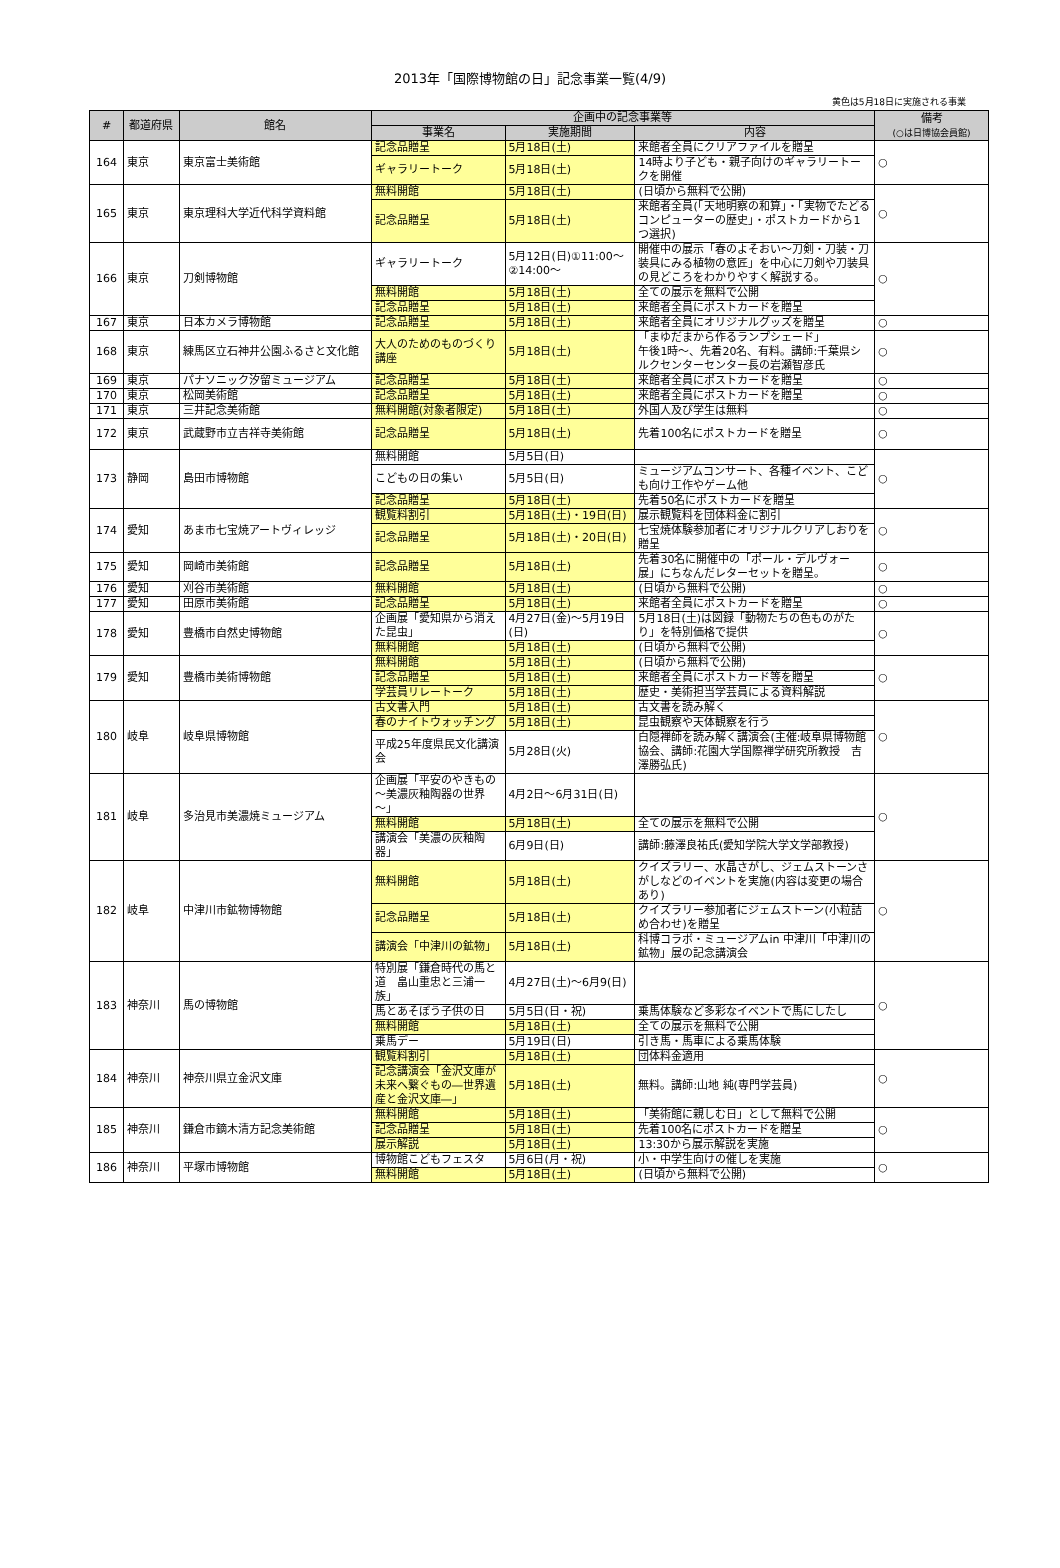2013年「国際博物館の日」記念事業一覧(4/9)
黄色は5月18日に実施される事業
| # | 都道府県 | 館名 | 企画中の記念事業等 | | | 備考 (○は日博協会員館) |
| --- | --- | --- | --- | --- | --- | --- |
| | | | 事業名 | 実施期間 | 内容 | |
| 164 | 東京 | 東京富士美術館 | 記念品贈呈 | 5月18日(土) | 来館者全員にクリアファイルを贈呈 | ○ |
| | | | ギャラリートーク | 5月18日(土) | 14時より子ども・親子向けのギャラリートークを開催 | |
| 165 | 東京 | 東京理科大学近代科学資料館 | 無料開館 | 5月18日(土) | (日頃から無料で公開) | ○ |
| | | | 記念品贈呈 | 5月18日(土) | 来館者全員(「天地明察の和算」・「実物でたどるコンピューターの歴史」・ポストカードから1つ選択) | |
| 166 | 東京 | 刀剣博物館 | ギャラリートーク | 5月12日(日)①11:00～②14:00～ | 開催中の展示「春のよそおい～刀剣・刀装・刀装具にみる植物の意匠」を中心に刀剣や刀装具の見どころをわかりやすく解説する。 | ○ |
| | | | 無料開館 | 5月18日(土) | 全ての展示を無料で公開 | |
| | | | 記念品贈呈 | 5月18日(土) | 来館者全員にポストカードを贈呈 | |
| 167 | 東京 | 日本カメラ博物館 | 記念品贈呈 | 5月18日(土) | 来館者全員にオリジナルグッズを贈呈 | ○ |
| 168 | 東京 | 練馬区立石神井公園ふるさと文化館 | 大人のためのものづくり講座 | 5月18日(土) | 「まゆだまから作るランプシェード」 午後1時～、先着20名、有料。講師:千葉県シルクセンターセンター長の岩瀬智彦氏 | ○ |
| 169 | 東京 | パナソニック汐留ミュージアム | 記念品贈呈 | 5月18日(土) | 来館者全員にポストカードを贈呈 | ○ |
| 170 | 東京 | 松岡美術館 | 記念品贈呈 | 5月18日(土) | 来館者全員にポストカードを贈呈 | ○ |
| 171 | 東京 | 三井記念美術館 | 無料開館(対象者限定) | 5月18日(土) | 外国人及び学生は無料 | ○ |
| 172 | 東京 | 武蔵野市立吉祥寺美術館 | 記念品贈呈 | 5月18日(土) | 先着100名にポストカードを贈呈 | ○ |
| 173 | 静岡 | 島田市博物館 | 無料開館 | 5月5日(日) | | ○ |
| | | | こどもの日の集い | 5月5日(日) | ミュージアムコンサート、各種イベント、こども向け工作やゲーム他 | |
| | | | 記念品贈呈 | 5月18日(土) | 先着50名にポストカードを贈呈 | |
| 174 | 愛知 | あま市七宝焼アートヴィレッジ | 観覧料割引 | 5月18日(土)・19日(日) | 展示観覧料を団体料金に割引 | ○ |
| | | | 記念品贈呈 | 5月18日(土)・20日(日) | 七宝焼体験参加者にオリジナルクリアしおりを贈呈 | |
| 175 | 愛知 | 岡崎市美術館 | 記念品贈呈 | 5月18日(土) | 先着30名に開催中の「ポール・デルヴォー展」にちなんだレターセットを贈呈。 | ○ |
| 176 | 愛知 | 刈谷市美術館 | 無料開館 | 5月18日(土) | (日頃から無料で公開) | ○ |
| 177 | 愛知 | 田原市美術館 | 記念品贈呈 | 5月18日(土) | 来館者全員にポストカードを贈呈 | ○ |
| 178 | 愛知 | 豊橋市自然史博物館 | 企画展「愛知県から消えた昆虫」 | 4月27日(金)～5月19日(日) | 5月18日(土)は図録「動物たちの色ものがたり」を特別価格で提供 | ○ |
| | | | 無料開館 | 5月18日(土) | (日頃から無料で公開) | |
| 179 | 愛知 | 豊橋市美術博物館 | 無料開館 | 5月18日(土) | (日頃から無料で公開) | ○ |
| | | | 記念品贈呈 | 5月18日(土) | 来館者全員にポストカード等を贈呈 | |
| | | | 学芸員リレートーク | 5月18日(土) | 歴史・美術担当学芸員による資料解説 | |
| 180 | 岐阜 | 岐阜県博物館 | 古文書入門 | 5月18日(土) | 古文書を読み解く | ○ |
| | | | 春のナイトウォッチング | 5月18日(土) | 昆虫観察や天体観察を行う | |
| | | | 平成25年度県民文化講演会 | 5月28日(火) | 白隠禅師を読み解く講演会(主催:岐阜県博物館協会、講師:花園大学国際禅学研究所教授 吉澤勝弘氏) | |
| 181 | 岐阜 | 多治見市美濃焼ミュージアム | 企画展「平安のやきもの～美濃灰釉陶器の世界～」 | 4月2日～6月31日(日) | | ○ |
| | | | 無料開館 | 5月18日(土) | 全ての展示を無料で公開 | |
| | | | 講演会「美濃の灰釉陶器」 | 6月9日(日) | 講師:藤澤良祐氏(愛知学院大学文学部教授) | |
| 182 | 岐阜 | 中津川市鉱物博物館 | 無料開館 | 5月18日(土) | クイズラリー、水晶さがし、ジェムストーンさがしなどのイベントを実施(内容は変更の場合あり) | ○ |
| | | | 記念品贈呈 | 5月18日(土) | クイズラリー参加者にジェムストーン(小粒詰め合わせ)を贈呈 | |
| | | | 講演会「中津川の鉱物」 | 5月18日(土) | 科博コラボ・ミュージアムin 中津川「中津川の鉱物」展の記念講演会 | |
| 183 | 神奈川 | 馬の博物館 | 特別展「鎌倉時代の馬と道 畠山重忠と三浦一族」 | 4月27日(土)～6月9(日) | | ○ |
| | | | 馬とあそぼう子供の日 | 5月5日(日・祝) | 乗馬体験など多彩なイベントで馬にしたし | |
| | | | 無料開館 | 5月18日(土) | 全ての展示を無料で公開 | |
| | | | 乗馬デー | 5月19日(日) | 引き馬・馬車による乗馬体験 | |
| 184 | 神奈川 | 神奈川県立金沢文庫 | 観覧料割引 | 5月18日(土) | 団体料金適用 | ○ |
| | | | 記念講演会「金沢文庫が未来へ繋ぐもの―世界遺産と金沢文庫―」 | 5月18日(土) | 無料。講師:山地 純(専門学芸員) | |
| 185 | 神奈川 | 鎌倉市鏑木清方記念美術館 | 無料開館 | 5月18日(土) | 「美術館に親しむ日」として無料で公開 | ○ |
| | | | 記念品贈呈 | 5月18日(土) | 先着100名にポストカードを贈呈 | |
| | | | 展示解説 | 5月18日(土) | 13:30から展示解説を実施 | |
| 186 | 神奈川 | 平塚市博物館 | 博物館こどもフェスタ | 5月6日(月・祝) | 小・中学生向けの催しを実施 | ○ |
| | | | 無料開館 | 5月18日(土) | (日頃から無料で公開) | |